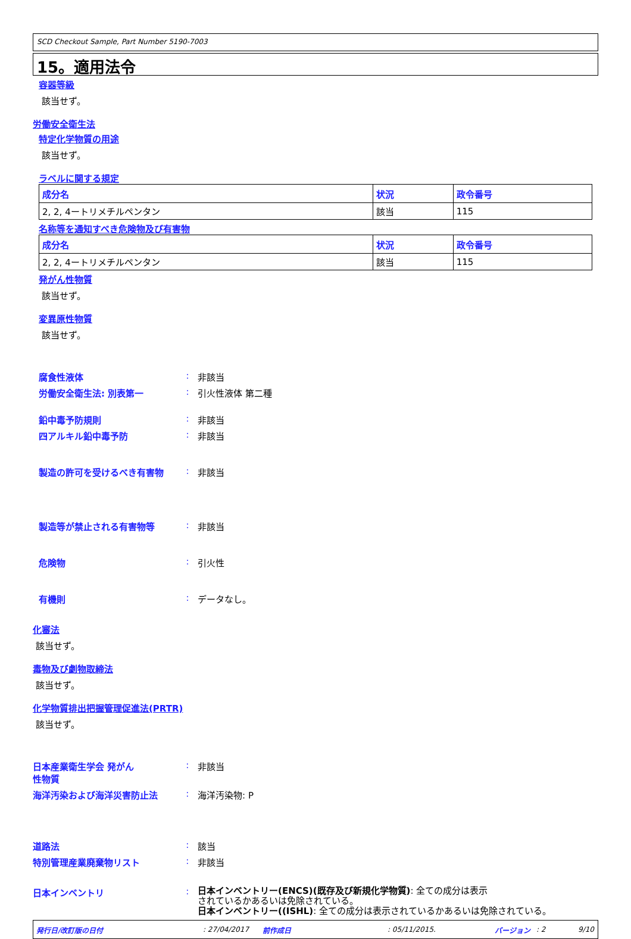SCD Checkout Sample, Part Number 5190-7003
15。適用法令
容器等級
該当せず。
労働安全衛生法
特定化学物質の用途
該当せず。
ラベルに関する規定
| 成分名 | 状況 | 政令番号 |
| --- | --- | --- |
| 2, 2, 4ートリメチルペンタン | 該当 | 115 |
名称等を通知すべき危険物及び有害物
| 成分名 | 状況 | 政令番号 |
| --- | --- | --- |
| 2, 2, 4ートリメチルペンタン | 該当 | 115 |
発がん性物質
該当せず。
変異原性物質
該当せず。
腐食性液体 : 非該当
労働安全衛生法: 別表第一 : 引火性液体 第二種
鉛中毒予防規則 : 非該当
四アルキル鉛中毒予防 : 非該当
製造の許可を受けるべき有害物 : 非該当
製造等が禁止される有害物等 : 非該当
危険物 : 引火性
有機則 : データなし。
化審法
該当せず。
毒物及び劇物取締法
該当せず。
化学物質排出把握管理促進法(PRTR)
該当せず。
日本産業衛生学会 発がん
性物質
: 非該当
海洋汚染および海洋災害防止法 : 海洋汚染物: P
道路法 : 該当
特別管理産業廃棄物リスト : 非該当
日本インベントリ :
日本インベントリー(ENCS)(既存及び新規化学物質): 全ての成分は表示
されているかあるいは免除されている。
日本インベントリー((ISHL): 全ての成分は表示されているかあるいは免除されている。
発行日/改訂版の日付: 27/04/2017 前作成日: 05/11/2015. バージョン: 2 9/10